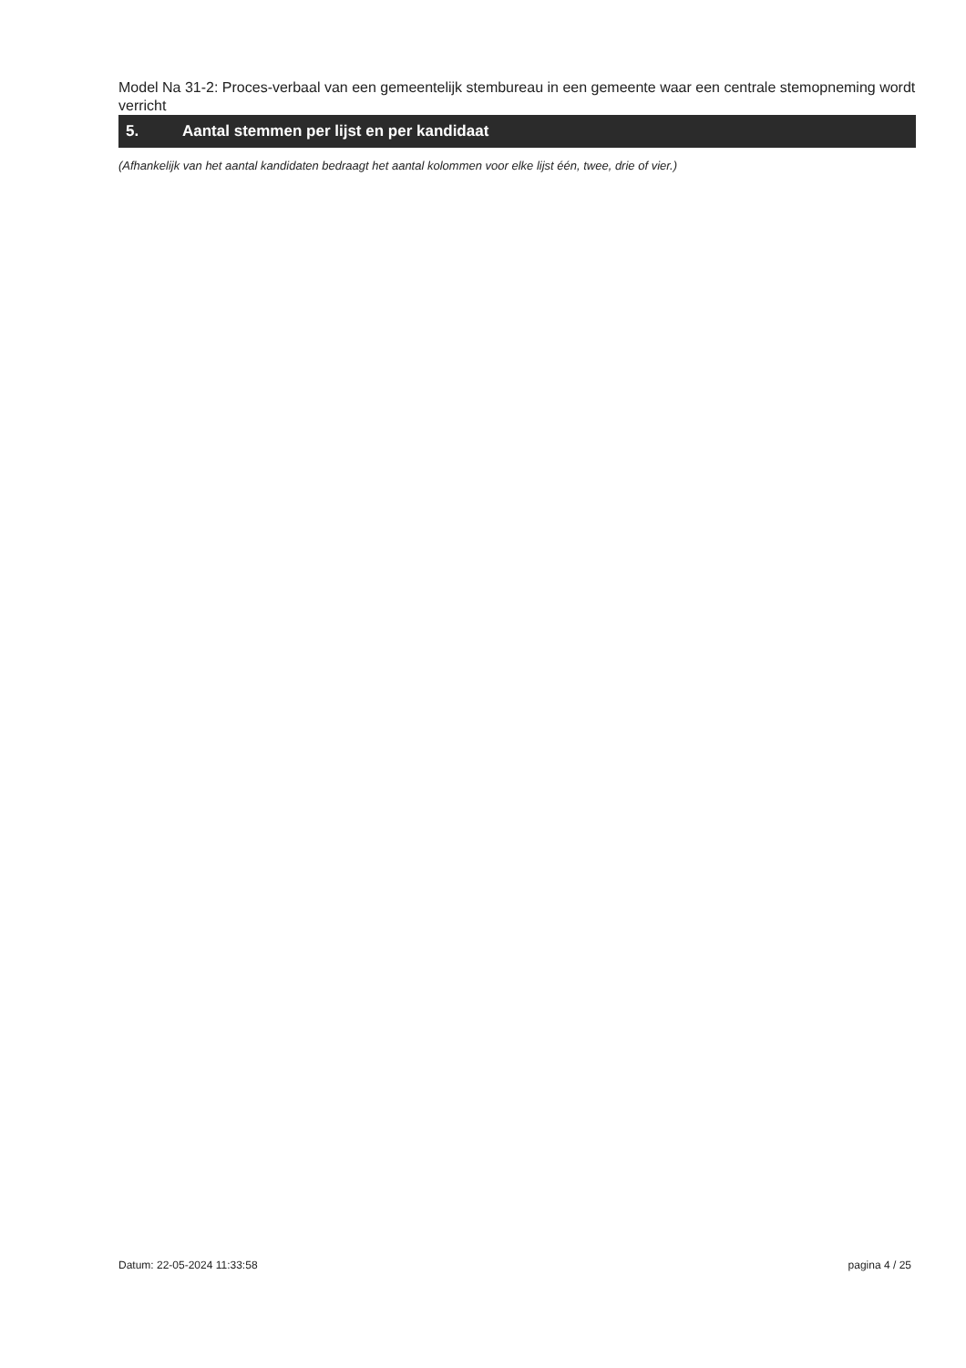Model Na 31-2: Proces-verbaal van een gemeentelijk stembureau in een gemeente waar een centrale stemopneming wordt verricht
5. Aantal stemmen per lijst en per kandidaat
(Afhankelijk van het aantal kandidaten bedraagt het aantal kolommen voor elke lijst één, twee, drie of vier.)
Datum: 22-05-2024 11:33:58 pagina 4 / 25